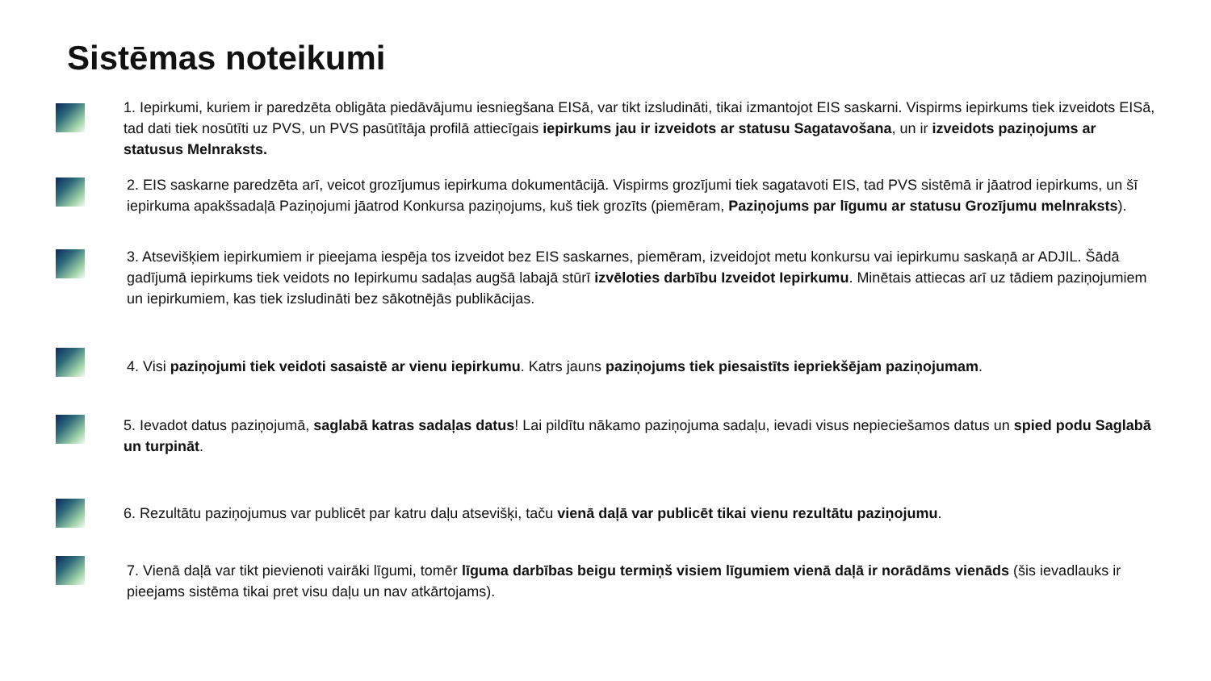Sistēmas noteikumi
1. Iepirkumi, kuriem ir paredzēta obligāta piedāvājumu iesniegšana EISā, var tikt izsludināti, tikai izmantojot EIS saskarni. Vispirms iepirkums tiek izveidots EISā, tad dati tiek nosūtīti uz PVS, un PVS pasūtītāja profilā attiecīgais iepirkums jau ir izveidots ar statusu Sagatavošana, un ir izveidots paziņojums ar statusus Melnraksts.
2. EIS saskarne paredzēta arī, veicot grozījumus iepirkuma dokumentācijā. Vispirms grozījumi tiek sagatavoti EIS, tad PVS sistēmā ir jāatrod iepirkums, un šī iepirkuma apakšsadaļā Paziņojumi jāatrod Konkursa paziņojums, kuš tiek grozīts (piemēram, Paziņojums par līgumu ar statusu Grozījumu melnraksts).
3. Atsevišķiem iepirkumiem ir pieejama iespēja tos izveidot bez EIS saskarnes, piemēram, izveidojot metu konkursu vai iepirkumu saskaņā ar ADJIL. Šādā gadījumā iepirkums tiek veidots no Iepirkumu sadaļas augšā labajā stūrī izvēloties darbību Izveidot Iepirkumu. Minētais attiecas arī uz tādiem paziņojumiem un iepirkumiem, kas tiek izsludināti bez sākotnējās publikācijas.
4. Visi paziņojumi tiek veidoti sasaistē ar vienu iepirkumu. Katrs jauns paziņojums tiek piesaistīts iepriekšējam paziņojumam.
5. Ievadot datus paziņojumā, saglabā katras sadaļas datus! Lai pildītu nākamo paziņojuma sadaļu, ievadi visus nepieciešamos datus un spied podu Saglabā un turpināt.
6. Rezultātu paziņojumus var publicēt par katru daļu atsevišķi, taču vienā daļā var publicēt tikai vienu rezultātu paziņojumu.
7. Vienā daļā var tikt pievienoti vairāki līgumi, tomēr līguma darbības beigu termiņš visiem līgumiem vienā daļā ir norādāms vienāds (šis ievadlauks ir pieejams sistēma tikai pret visu daļu un nav atkārtojams).